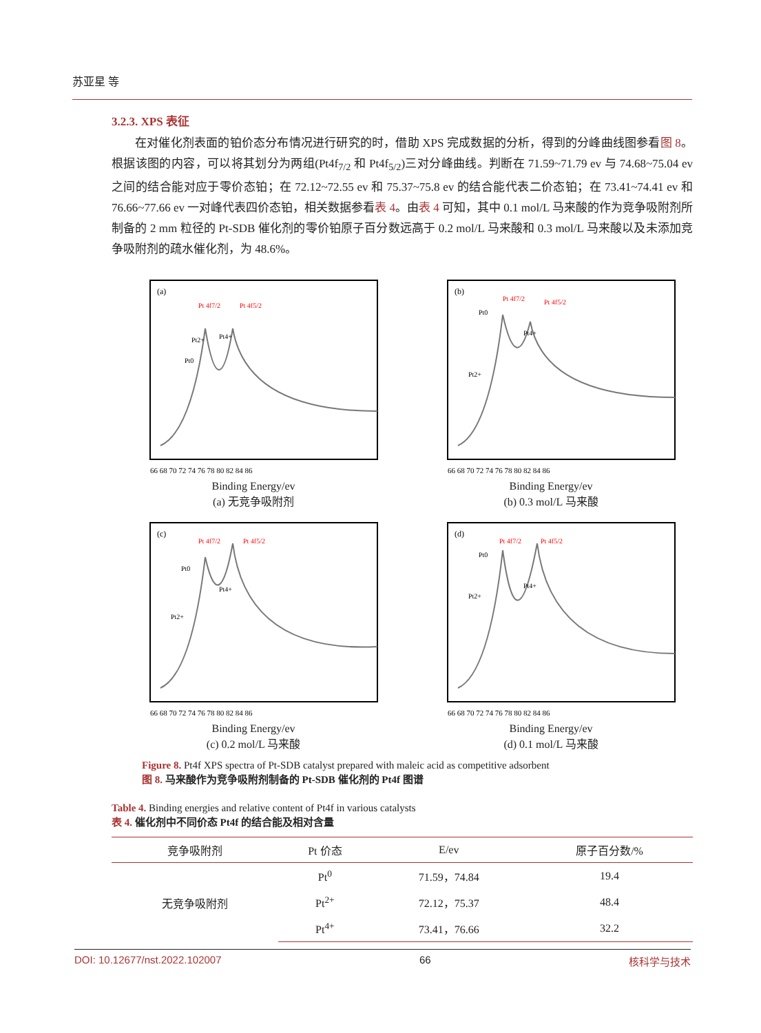苏亚星 等
3.2.3. XPS 表征
在对催化剂表面的铂价态分布情况进行研究的时，借助 XPS 完成数据的分析，得到的分峰曲线图参看图 8。根据该图的内容，可以将其划分为两组(Pt4f<sub>7/2</sub> 和 Pt4f<sub>5/2</sub>)三对分峰曲线。判断在 71.59~71.79 ev 与 74.68~75.04 ev 之间的结合能对应于零价态铂；在 72.12~72.55 ev 和 75.37~75.8 ev 的结合能代表二价态铂；在 73.41~74.41 ev 和 76.66~77.66 ev 一对峰代表四价态铂，相关数据参看表 4。由表 4 可知，其中 0.1 mol/L 马来酸的作为竞争吸附剂所制备的 2 mm 粒径的 Pt-SDB 催化剂的零价铂原子百分数远高于 0.2 mol/L 马来酸和 0.3 mol/L 马来酸以及未添加竞争吸附剂的疏水催化剂，为 48.6%。
(a)
Pt 4f7/2
Pt 4f5/2
Pt0
Pt2+
Pt4+
66 68 70 72 74 76 78 80 82 84 86
Binding Energy/ev
(a) 无竞争吸附剂
(b)
Pt 4f7/2
Pt 4f5/2
Pt0
Pt4+
Pt2+
66 68 70 72 74 76 78 80 82 84 86
Binding Energy/ev
(b) 0.3 mol/L 马来酸
(c)
Pt 4f7/2
Pt 4f5/2
Pt0
Pt4+
Pt2+
66 68 70 72 74 76 78 80 82 84 86
Binding Energy/ev
(c) 0.2 mol/L 马来酸
(d)
Pt 4f7/2
Pt 4f5/2
Pt0
Pt4+
Pt2+
66 68 70 72 74 76 78 80 82 84 86
Binding Energy/ev
(d) 0.1 mol/L 马来酸
Figure 8. Pt4f XPS spectra of Pt-SDB catalyst prepared with maleic acid as competitive adsorbent
图 8. 马来酸作为竞争吸附剂制备的 Pt-SDB 催化剂的 Pt4f 图谱
Table 4. Binding energies and relative content of Pt4f in various catalysts
表 4. 催化剂中不同价态 Pt4f 的结合能及相对含量
| 竞争吸附剂 | Pt 价态 | E/ev | 原子百分数/% |
| --- | --- | --- | --- |
| 无竞争吸附剂 | Pt<sup>0</sup> | 71.59，74.84 | 19.4 |
| | Pt<sup>2+</sup> | 72.12，75.37 | 48.4 |
| | Pt<sup>4+</sup> | 73.41，76.66 | 32.2 |
DOI: 10.12677/nst.2022.102007 66 核科学与技术